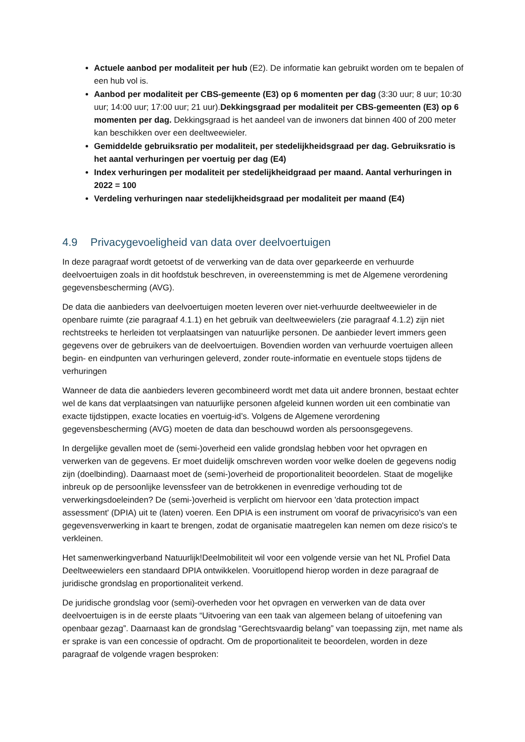Actuele aanbod per modaliteit per hub (E2). De informatie kan gebruikt worden om te bepalen of een hub vol is.
Aanbod per modaliteit per CBS-gemeente (E3) op 6 momenten per dag (3:30 uur; 8 uur; 10:30 uur; 14:00 uur; 17:00 uur; 21 uur).Dekkingsgraad per modaliteit per CBS-gemeenten (E3) op 6 momenten per dag. Dekkingsgraad is het aandeel van de inwoners dat binnen 400 of 200 meter kan beschikken over een deeltweewieler.
Gemiddelde gebruiksratio per modaliteit, per stedelijkheidsgraad per dag. Gebruiksratio is het aantal verhuringen per voertuig per dag (E4)
Index verhuringen per modaliteit per stedelijkheidgraad per maand. Aantal verhuringen in 2022 = 100
Verdeling verhuringen naar stedelijkheidsgraad per modaliteit per maand (E4)
4.9 Privacygevoeligheid van data over deelvoertuigen
In deze paragraaf wordt getoetst of de verwerking van de data over geparkeerde en verhuurde deelvoertuigen zoals in dit hoofdstuk beschreven, in overeenstemming is met de Algemene verordening gegevensbescherming (AVG).
De data die aanbieders van deelvoertuigen moeten leveren over niet-verhuurde deeltweewieler in de openbare ruimte (zie paragraaf 4.1.1) en het gebruik van deeltweewielers (zie paragraaf 4.1.2) zijn niet rechtstreeks te herleiden tot verplaatsingen van natuurlijke personen. De aanbieder levert immers geen gegevens over de gebruikers van de deelvoertuigen. Bovendien worden van verhuurde voertuigen alleen begin- en eindpunten van verhuringen geleverd, zonder route-informatie en eventuele stops tijdens de verhuringen
Wanneer de data die aanbieders leveren gecombineerd wordt met data uit andere bronnen, bestaat echter wel de kans dat verplaatsingen van natuurlijke personen afgeleid kunnen worden uit een combinatie van exacte tijdstippen, exacte locaties en voertuig-id’s. Volgens de Algemene verordening gegevensbescherming (AVG) moeten de data dan beschouwd worden als persoonsgegevens.
In dergelijke gevallen moet de (semi-)overheid een valide grondslag hebben voor het opvragen en verwerken van de gegevens. Er moet duidelijk omschreven worden voor welke doelen de gegevens nodig zijn (doelbinding). Daarnaast moet de (semi-)overheid de proportionaliteit beoordelen. Staat de mogelijke inbreuk op de persoonlijke levenssfeer van de betrokkenen in evenredige verhouding tot de verwerkingsdoeleinden? De (semi-)overheid is verplicht om hiervoor een 'data protection impact assessment' (DPIA) uit te (laten) voeren. Een DPIA is een instrument om vooraf de privacyrisico's van een gegevensverwerking in kaart te brengen, zodat de organisatie maatregelen kan nemen om deze risico's te verkleinen.
Het samenwerkingverband Natuurlijk!Deelmobiliteit wil voor een volgende versie van het NL Profiel Data Deeltweewielers een standaard DPIA ontwikkelen. Vooruitlopend hierop worden in deze paragraaf de juridische grondslag en proportionaliteit verkend.
De juridische grondslag voor (semi)-overheden voor het opvragen en verwerken van de data over deelvoertuigen is in de eerste plaats “Uitvoering van een taak van algemeen belang of uitoefening van openbaar gezag”. Daarnaast kan de grondslag “Gerechtsvaardig belang” van toepassing zijn, met name als er sprake is van een concessie of opdracht. Om de proportionaliteit te beoordelen, worden in deze paragraaf de volgende vragen besproken: